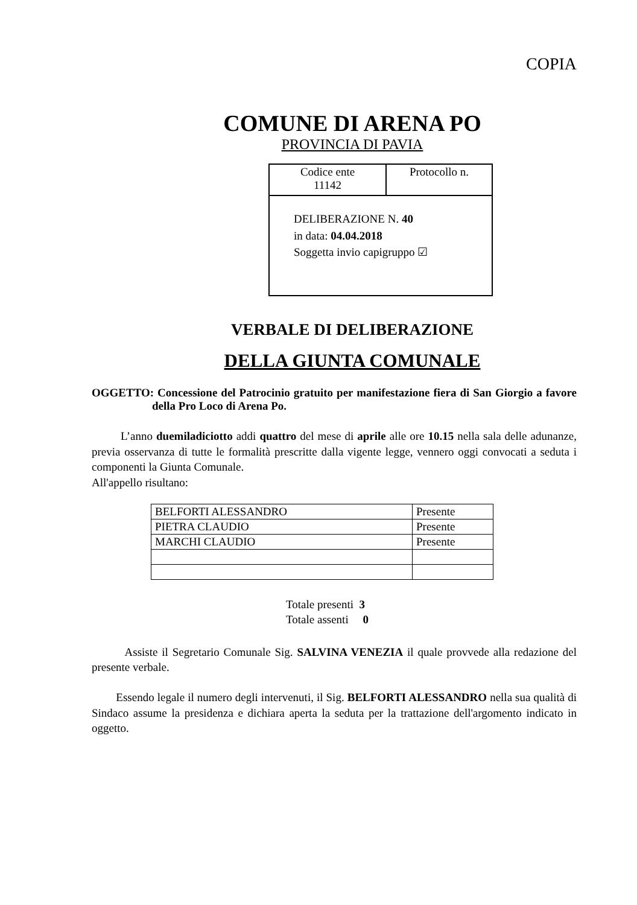COPIA
COMUNE DI ARENA PO
PROVINCIA DI PAVIA
| Codice ente 11142 | Protocollo n. |
| DELIBERAZIONE N. 40 in data: 04.04.2018 Soggetta invio capigruppo ☑ | |
VERBALE DI DELIBERAZIONE
DELLA GIUNTA COMUNALE
OGGETTO: Concessione del Patrocinio gratuito per manifestazione fiera di San Giorgio a favore della Pro Loco di Arena Po.
L’anno duemiladiciotto addi quattro del mese di aprile alle ore 10.15 nella sala delle adunanze, previa osservanza di tutte le formalità prescritte dalla vigente legge, vennero oggi convocati a seduta i componenti la Giunta Comunale.
All'appello risultano:
| BELFORTI ALESSANDRO | Presente |
| PIETRA CLAUDIO | Presente |
| MARCHI CLAUDIO | Presente |
Totale presenti 3
Totale assenti 0
Assiste il Segretario Comunale Sig. SALVINA VENEZIA il quale provvede alla redazione del presente verbale.
Essendo legale il numero degli intervenuti, il Sig. BELFORTI ALESSANDRO nella sua qualità di Sindaco assume la presidenza e dichiara aperta la seduta per la trattazione dell'argomento indicato in oggetto.